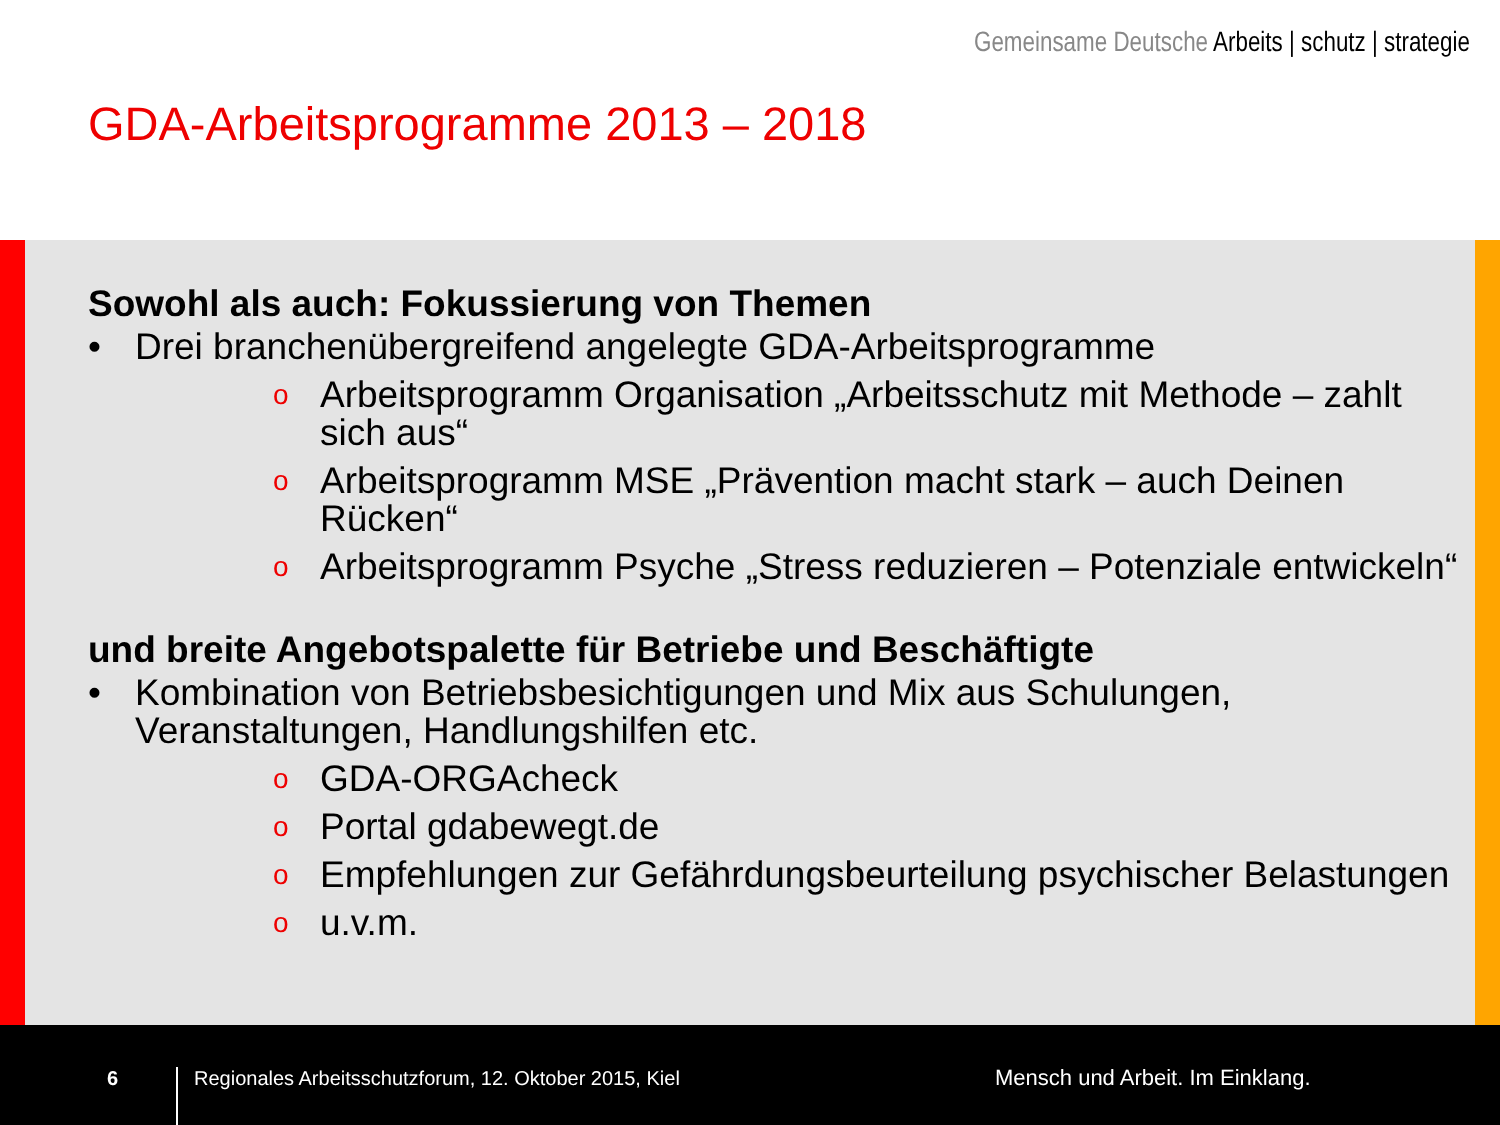Gemeinsame Deutsche Arbeits | schutz | strategie
GDA-Arbeitsprogramme 2013 – 2018
Sowohl als auch: Fokussierung von Themen
• Drei branchenübergreifend angelegte GDA-Arbeitsprogramme
o Arbeitsprogramm Organisation „Arbeitsschutz mit Methode – zahlt sich aus“
o Arbeitsprogramm MSE „Prävention macht stark – auch Deinen Rücken“
o Arbeitsprogramm Psyche „Stress reduzieren – Potenziale entwickeln“
und breite Angebotspalette für Betriebe und Beschäftigte
• Kombination von Betriebsbesichtigungen und Mix aus Schulungen, Veranstaltungen, Handlungshilfen etc.
o GDA-ORGAcheck
o Portal gdabewegt.de
o Empfehlungen zur Gefährdungsbeurteilung psychischer Belastungen
o u.v.m.
6
Regionales Arbeitsschutzforum, 12. Oktober 2015, Kiel Mensch und Arbeit. Im Einklang.